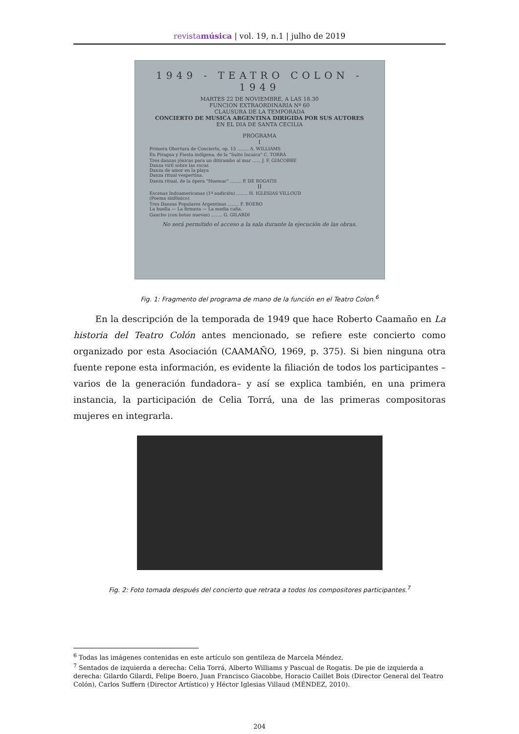revistamúsica | vol. 19, n.1 | julho de 2019
1949 - TEATRO COLON - 1949
MARTES 22 DE NOVIEMBRE, A LAS 18.30
FUNCION EXTRAORDINARIA Nº 60
CLAUSURA DE LA TEMPORADA
CONCIERTO DE MUSICA ARGENTINA DIRIGIDA POR SUS AUTORES
EN EL DIA DE SANTA CECILIA
PROGRAMA
I
Primera Obertura de Concierto, op. 15 ........ A. WILLIAMS
En Piragua y Fiesta indígena, de la "Suite Incaica" C. TORRÁ
Tres danzas jónicas para un ditirambo al mar ...... J. F. GIACOBBE
Danza viril sobre las rocas
Danza de amor en la playa
Danza ritual vespertina.
Danza ritual, de la ópera "Huemac" ........ P. DE ROGATIS
II
Escenas Indoamericanas (1ª audición) ........ H. IGLESIAS VILLOUD
(Poema sinfónico).
Tres Danzas Populares Argentinas ........ F. BOERO
La huella — La firmeza — La media caña.
Gaucho (con botas nuevas) ........ G. GILARDI
No será permitido el acceso a la sala durante la ejecución de las obras.
Fig. 1: Fragmento del programa de mano de la función en el Teatro Colon.<sup>6</sup>
En la descripción de la temporada de 1949 que hace Roberto Caamaño en La historia del Teatro Colón antes mencionado, se refiere este concierto como organizado por esta Asociación (CAAMAÑO, 1969, p. 375). Si bien ninguna otra fuente repone esta información, es evidente la filiación de todos los participantes –varios de la generación fundadora– y así se explica también, en una primera instancia, la participación de Celia Torrá, una de las primeras compositoras mujeres en integrarla.
Fig. 2: Foto tomada después del concierto que retrata a todos los compositores participantes.<sup>7</sup>
<sup>6</sup> Todas las imágenes contenidas en este artículo son gentileza de Marcela Méndez.
<sup>7</sup> Sentados de izquierda a derecha: Celia Torrá, Alberto Williams y Pascual de Rogatis. De pie de izquierda a derecha: Gilardo Gilardi, Felipe Boero, Juan Francisco Giacobbe, Horacio Caillet Bois (Director General del Teatro Colón), Carlos Suffern (Director Artístico) y Héctor Iglesias Villaud (MÉNDEZ, 2010).
204